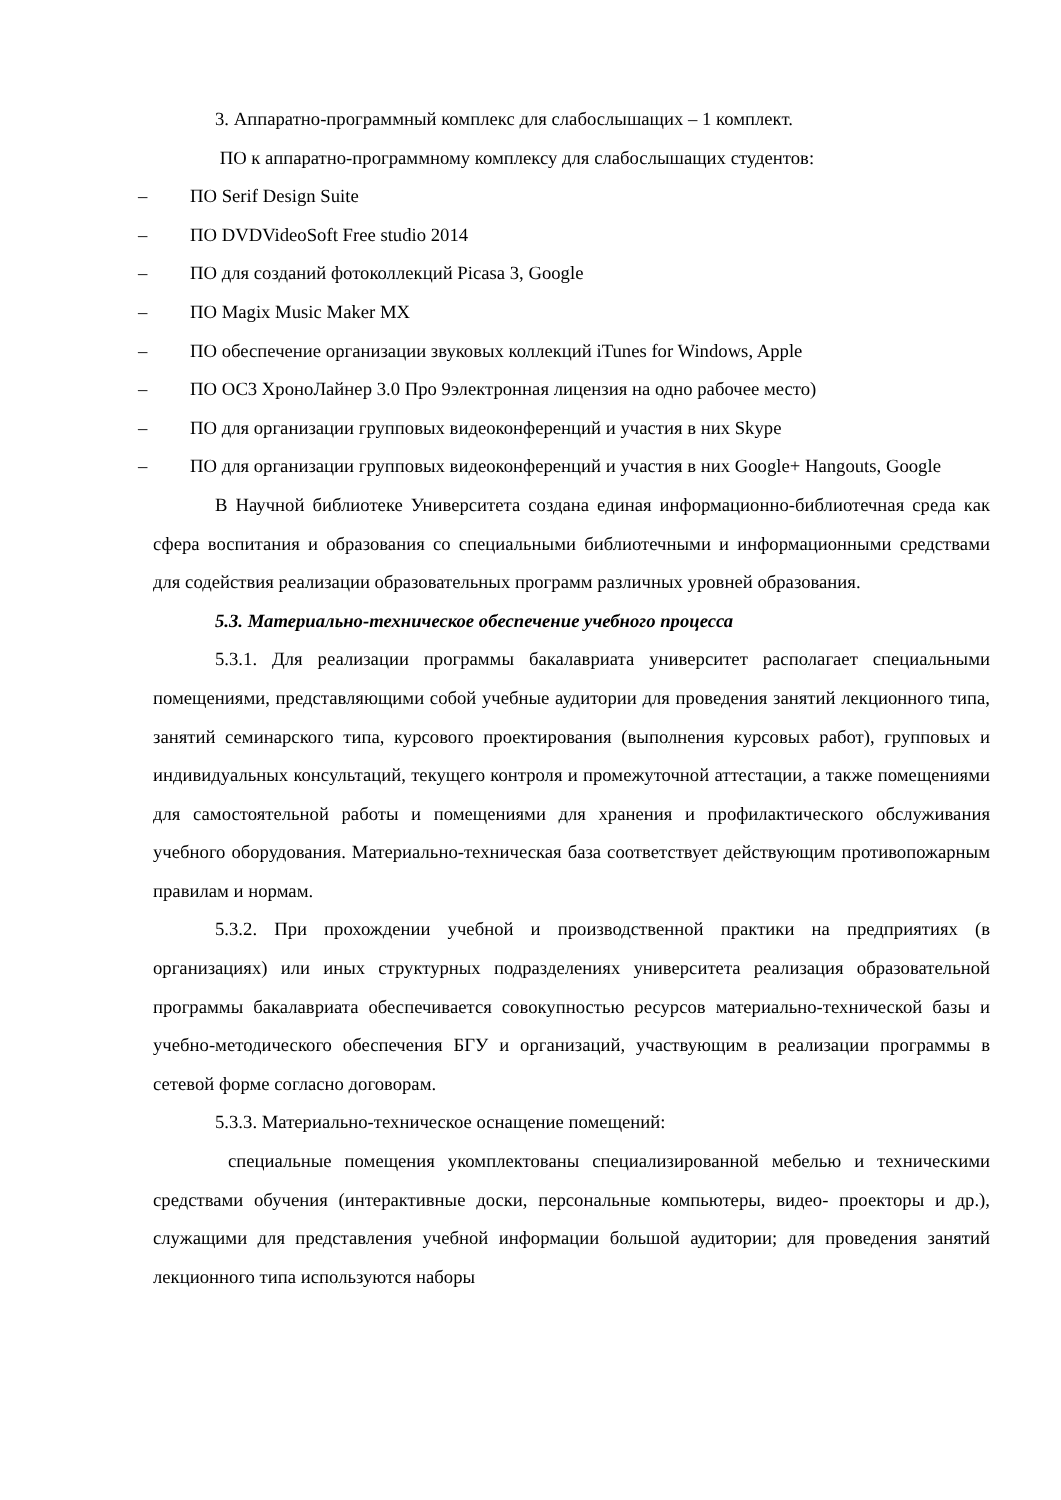3. Аппаратно-программный комплекс для слабослышащих – 1 комплект.
ПО к аппаратно-программному комплексу для слабослышащих студентов:
– ПО Serif Design Suite
– ПО DVDVideoSoft Free studio 2014
– ПО для созданий фотоколлекций Picasa 3, Google
– ПО Magix Music Maker MX
– ПО обеспечение организации звуковых коллекций iTunes for Windows, Apple
– ПО ОС3 ХроноЛайнер 3.0 Про 9электронная лицензия на одно рабочее место)
– ПО для организации групповых видеоконференций и участия в них Skype
– ПО для организации групповых видеоконференций и участия в них Google+ Hangouts, Google
В Научной библиотеке Университета создана единая информационно-библиотечная среда как сфера воспитания и образования со специальными библиотечными и информационными средствами для содействия реализации образовательных программ различных уровней образования.
5.3. Материально-техническое обеспечение учебного процесса
5.3.1. Для реализации программы бакалавриата университет располагает специальными помещениями, представляющими собой учебные аудитории для проведения занятий лекционного типа, занятий семинарского типа, курсового проектирования (выполнения курсовых работ), групповых и индивидуальных консультаций, текущего контроля и промежуточной аттестации, а также помещениями для самостоятельной работы и помещениями для хранения и профилактического обслуживания учебного оборудования. Материально-техническая база соответствует действующим противопожарным правилам и нормам.
5.3.2. При прохождении учебной и производственной практики на предприятиях (в организациях) или иных структурных подразделениях университета реализация образовательной программы бакалавриата обеспечивается совокупностью ресурсов материально-технической базы и учебно-методического обеспечения БГУ и организаций, участвующим в реализации программы в сетевой форме согласно договорам.
5.3.3. Материально-техническое оснащение помещений:
специальные помещения укомплектованы специализированной мебелью и техническими средствами обучения (интерактивные доски, персональные компьютеры, видео- проекторы и др.), служащими для представления учебной информации большой аудитории; для проведения занятий лекционного типа используются наборы